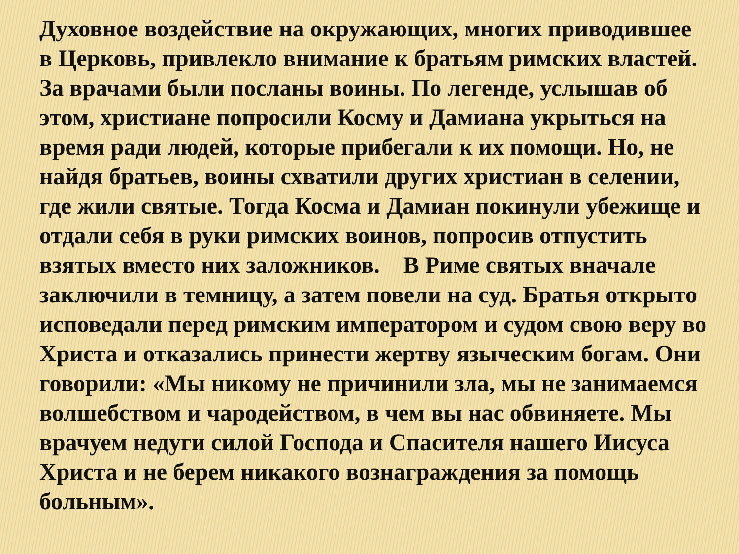Духовное воздействие на окружающих, многих приводившее в Церковь, привлекло внимание к братьям римских властей. За врачами были посланы воины. По легенде, услышав об этом, христиане попросили Косму и Дамиана укрыться на время ради людей, которые прибегали к их помощи. Но, не найдя братьев, воины схватили других христиан в селении, где жили святые. Тогда Косма и Дамиан покинули убежище и отдали себя в руки римских воинов, попросив отпустить взятых вместо них заложников. В Риме святых вначале заключили в темницу, а затем повели на суд. Братья открыто исповедали перед римским императором и судом свою веру во Христа и отказались принести жертву языческим богам. Они говорили: «Мы никому не причинили зла, мы не занимаемся волшебством и чародейством, в чем вы нас обвиняете. Мы врачуем недуги силой Господа и Спасителя нашего Иисуса Христа и не берем никакого вознаграждения за помощь больным».